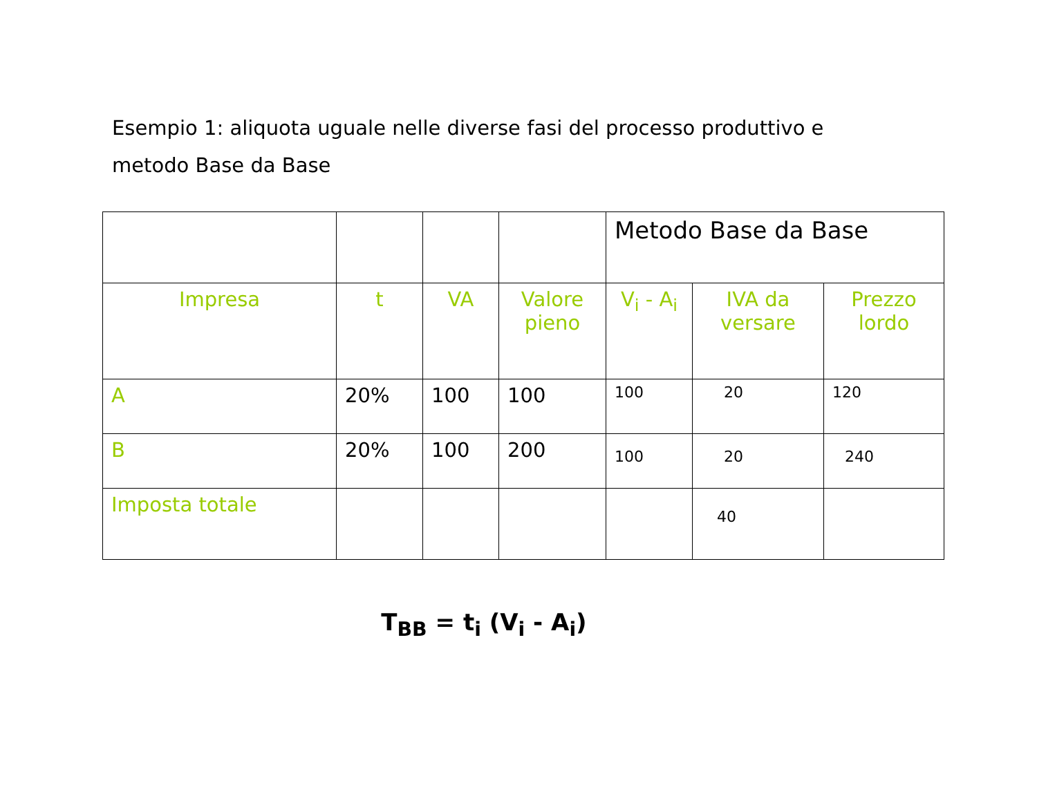Esempio 1: aliquota uguale nelle diverse fasi del processo produttivo e metodo Base da Base
| | | | | Metodo Base da Base | | |
| Impresa | t | VA | Valore pieno | V<sub>i</sub> - A<sub>i</sub> | IVA da versare | Prezzo lordo |
| A | 20% | 100 | 100 | 100 | 20 | 120 |
| B | 20% | 100 | 200 | 100 | 20 | 240 |
| Imposta totale | | | | | 40 | |
T<sub>BB</sub> = t<sub>i</sub> (V<sub>i</sub> - A<sub>i</sub>)